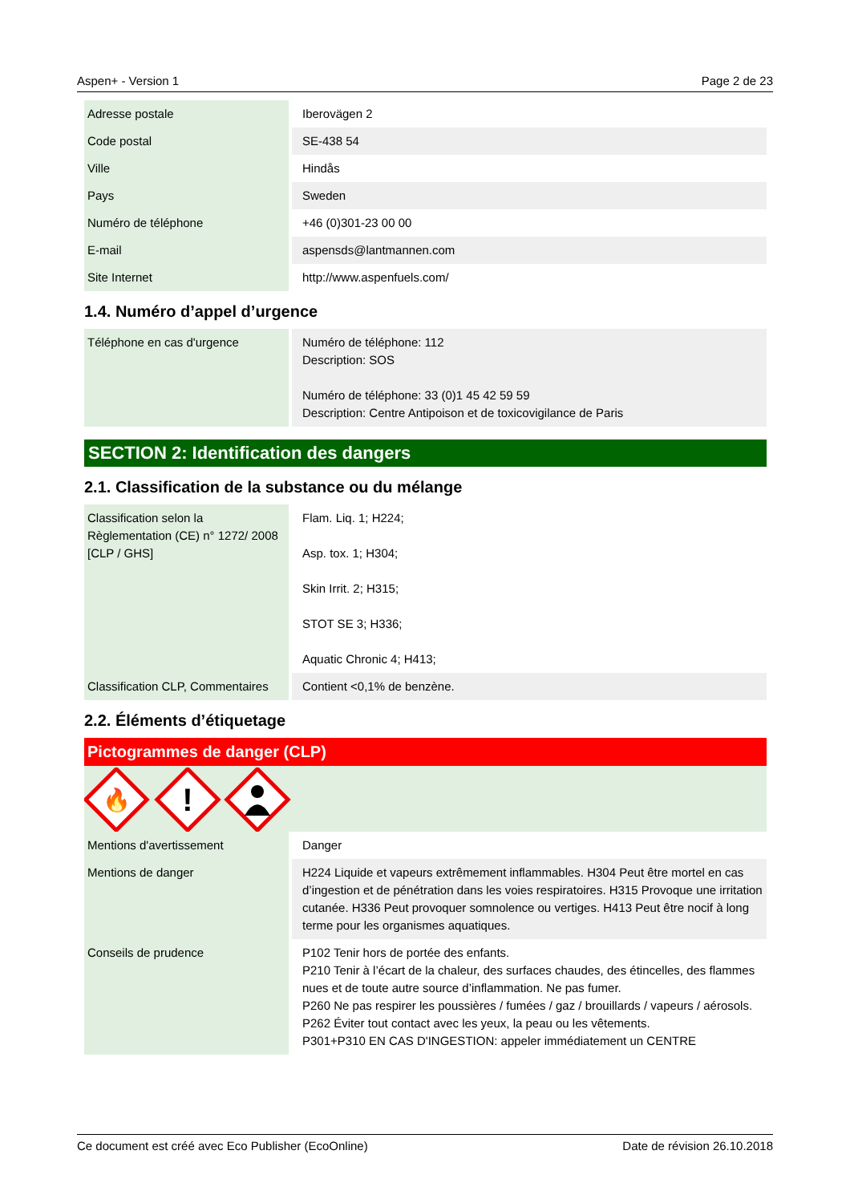Aspen+ - Version 1 Page 2 de 23
| Adresse postale | | Iberovägen 2 |
| Code postal | | SE-438 54 |
| Ville | | Hindås |
| Pays | | Sweden |
| Numéro de téléphone | | +46 (0)301-23 00 00 |
| E-mail | | aspensds@lantmannen.com |
| Site Internet | | http://www.aspenfuels.com/ |
1.4. Numéro d’appel d’urgence
| Téléphone en cas d'urgence | | Numéro de téléphone: 112 Description: SOS Numéro de téléphone: 33 (0)1 45 42 59 59 Description: Centre Antipoison et de toxicovigilance de Paris |
SECTION 2: Identification des dangers
2.1. Classification de la substance ou du mélange
| Classification selon la Règlementation (CE) n° 1272/ 2008 [CLP / GHS] | | Flam. Liq. 1; H224; Asp. tox. 1; H304; Skin Irrit. 2; H315; STOT SE 3; H336; Aquatic Chronic 4; H413; |
| Classification CLP, Commentaires | | Contient <0,1% de benzène. |
2.2. Éléments d’étiquetage
Pictogrammes de danger (CLP)
🔥
!
| Mentions d'avertissement | | Danger |
| Mentions de danger | | H224 Liquide et vapeurs extrêmement inflammables. H304 Peut être mortel en cas d’ingestion et de pénétration dans les voies respiratoires. H315 Provoque une irritation cutanée. H336 Peut provoquer somnolence ou vertiges. H413 Peut être nocif à long terme pour les organismes aquatiques. |
| Conseils de prudence | | P102 Tenir hors de portée des enfants. P210 Tenir à l’écart de la chaleur, des surfaces chaudes, des étincelles, des flammes nues et de toute autre source d’inflammation. Ne pas fumer. P260 Ne pas respirer les poussières / fumées / gaz / brouillards / vapeurs / aérosols. P262 Éviter tout contact avec les yeux, la peau ou les vêtements. P301+P310 EN CAS D'INGESTION: appeler immédiatement un CENTRE |
Ce document est créé avec Eco Publisher (EcoOnline) Date de révision 26.10.2018